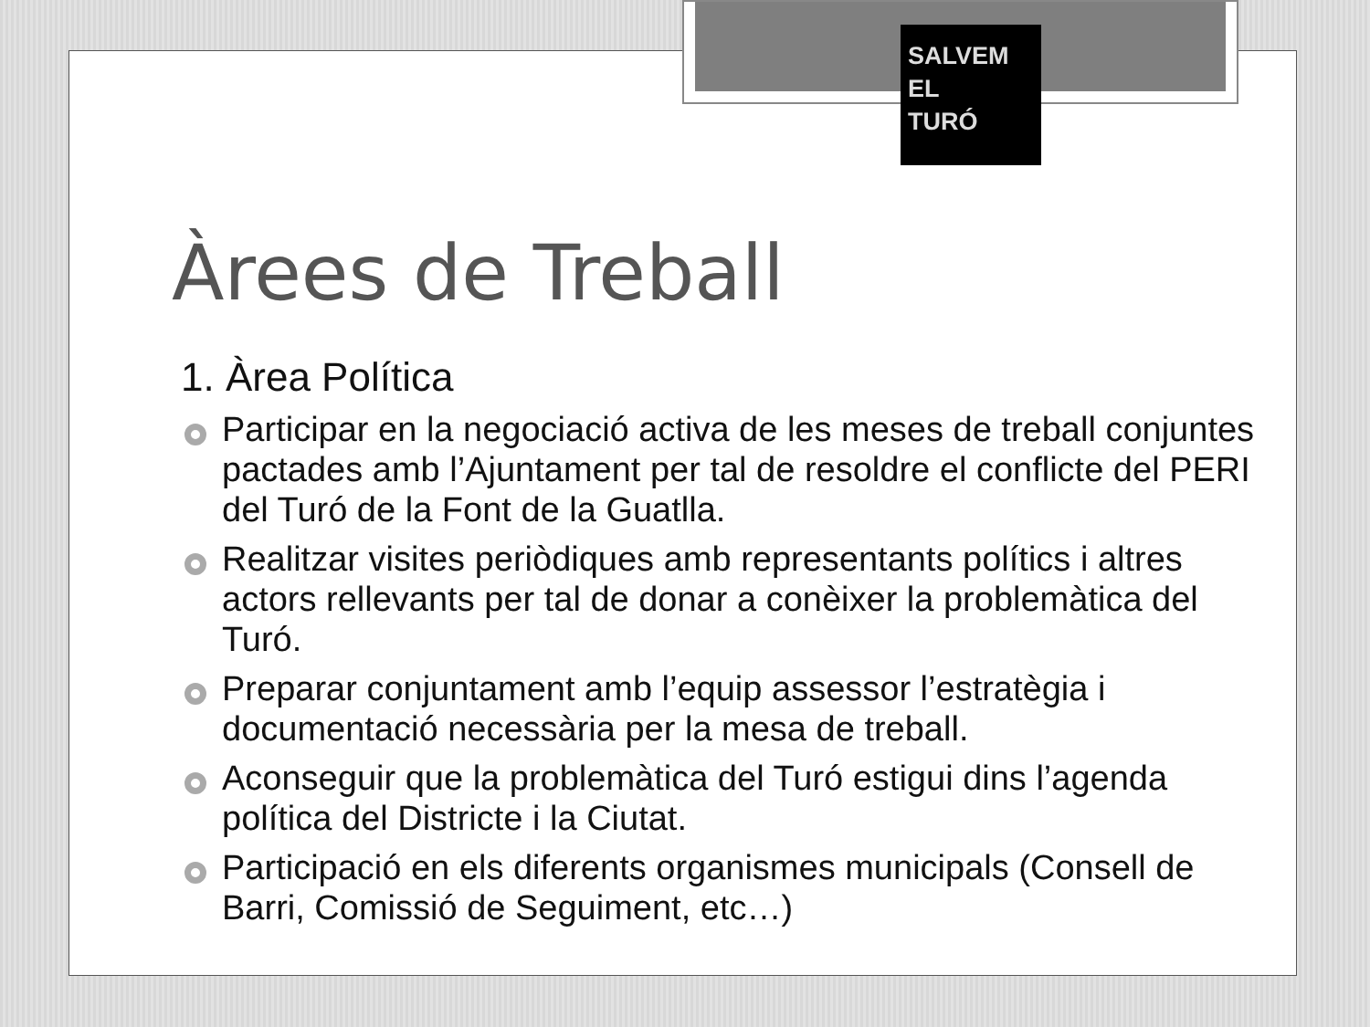SALVEM
EL
TURÓ
Àrees de Treball
1. Àrea Política
Participar en la negociació activa de les meses de treball conjuntes pactades amb l’Ajuntament per tal de resoldre el conflicte del PERI del Turó de la Font de la Guatlla.
Realitzar visites periòdiques amb representants polítics i altres actors rellevants per tal de donar a conèixer la problemàtica del Turó.
Preparar conjuntament amb l’equip assessor l’estratègia i documentació necessària per la mesa de treball.
Aconseguir que la problemàtica del Turó estigui dins l’agenda política del Districte i la Ciutat.
Participació en els diferents organismes municipals (Consell de Barri, Comissió de Seguiment, etc…)